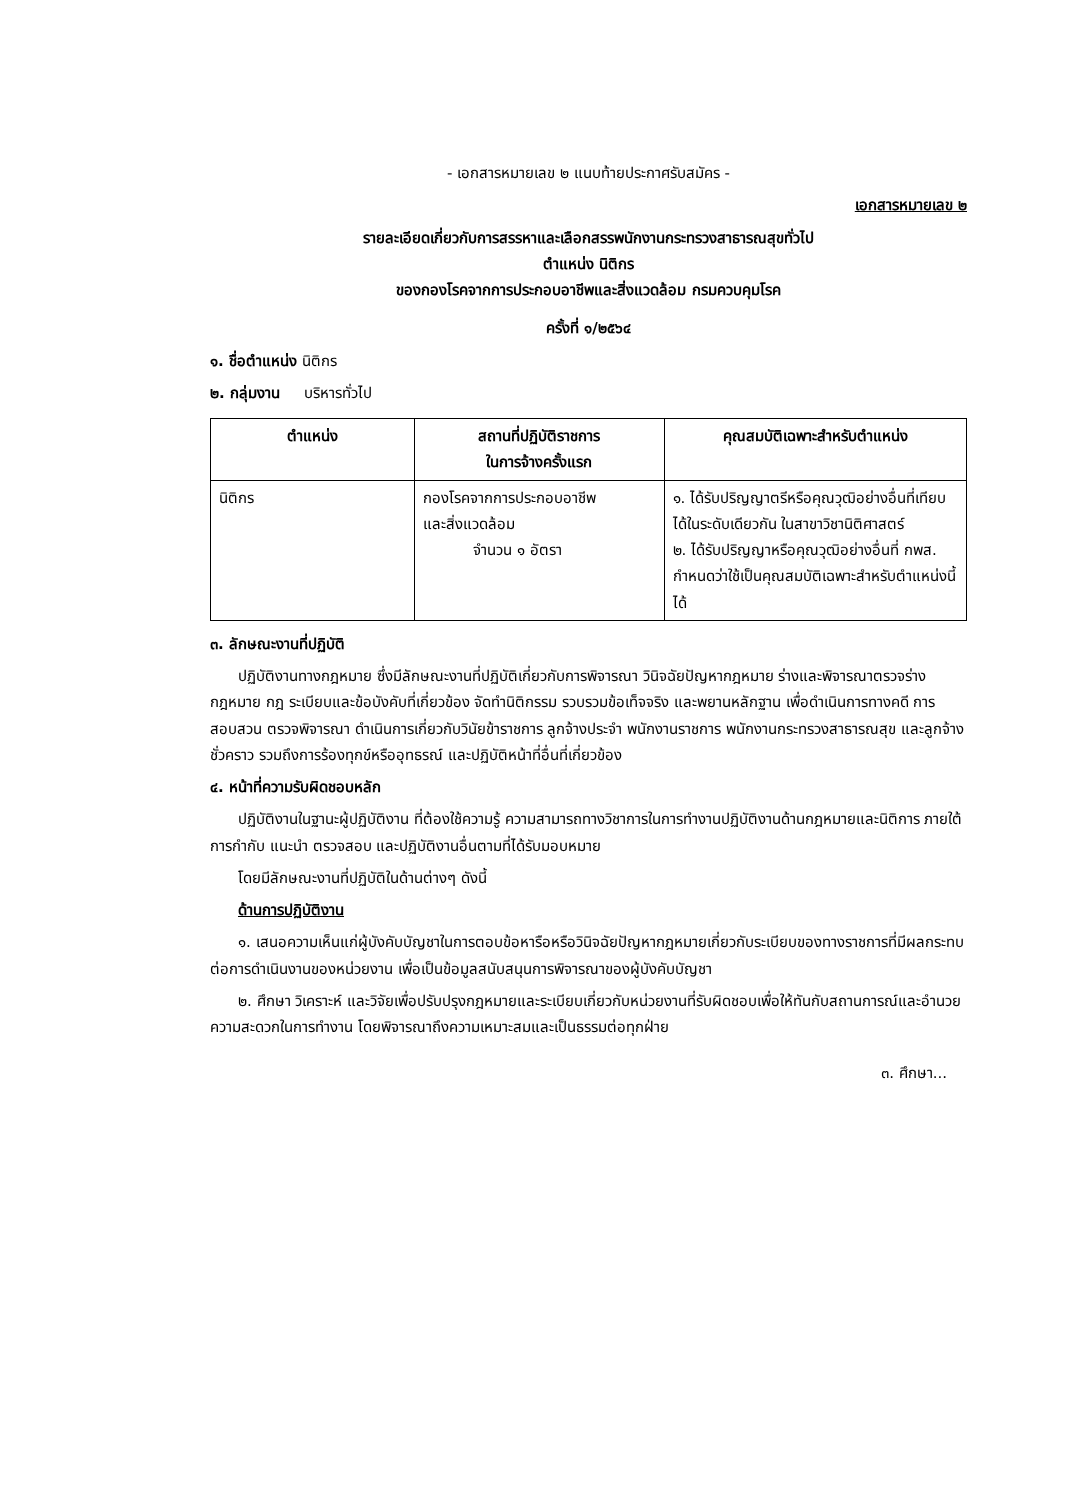- เอกสารหมายเลข ๒ แนบท้ายประกาศรับสมัคร -
เอกสารหมายเลข ๒
รายละเอียดเกี่ยวกับการสรรหาและเลือกสรรพนักงานกระทรวงสาธารณสุขทั่วไป
ตำแหน่ง นิติกร
ของกองโรคจากการประกอบอาชีพและสิ่งแวดล้อม กรมควบคุมโรค
ครั้งที่ ๑/๒๕๖๔
๑. ชื่อตำแหน่ง นิติกร
๒. กลุ่มงาน บริหารทั่วไป
| ตำแหน่ง | สถานที่ปฏิบัติราชการ ในการจ้างครั้งแรก | คุณสมบัติเฉพาะสำหรับตำแหน่ง |
| --- | --- | --- |
| นิติกร | กองโรคจากการประกอบอาชีพ และสิ่งแวดล้อม จำนวน ๑ อัตรา | ๑. ได้รับปริญญาตรีหรือคุณวุฒิอย่างอื่นที่เทียบได้ในระดับเดียวกัน ในสาขาวิชานิติศาสตร์ ๒. ได้รับปริญญาหรือคุณวุฒิอย่างอื่นที่ กพส. กำหนดว่าใช้เป็นคุณสมบัติเฉพาะสำหรับตำแหน่งนี้ได้ |
๓. ลักษณะงานที่ปฏิบัติ
ปฏิบัติงานทางกฎหมาย ซึ่งมีลักษณะงานที่ปฏิบัติเกี่ยวกับการพิจารณา วินิจฉัยปัญหากฎหมาย ร่างและพิจารณาตรวจร่างกฎหมาย กฎ ระเบียบและข้อบังคับที่เกี่ยวข้อง จัดทำนิติกรรม รวบรวมข้อเท็จจริง และพยานหลักฐาน เพื่อดำเนินการทางคดี การสอบสวน ตรวจพิจารณา ดำเนินการเกี่ยวกับวินัยข้าราชการ ลูกจ้างประจำ พนักงานราชการ พนักงานกระทรวงสาธารณสุข และลูกจ้างชั่วคราว รวมถึงการร้องทุกข์หรืออุทธรณ์ และปฏิบัติหน้าที่อื่นที่เกี่ยวข้อง
๔. หน้าที่ความรับผิดชอบหลัก
ปฏิบัติงานในฐานะผู้ปฏิบัติงาน ที่ต้องใช้ความรู้ ความสามารถทางวิชาการในการทำงานปฏิบัติงานด้านกฎหมายและนิติการ ภายใต้การกำกับ แนะนำ ตรวจสอบ และปฏิบัติงานอื่นตามที่ได้รับมอบหมาย
โดยมีลักษณะงานที่ปฏิบัติในด้านต่างๆ ดังนี้
ด้านการปฏิบัติงาน
๑. เสนอความเห็นแก่ผู้บังคับบัญชาในการตอบข้อหารือหรือวินิจฉัยปัญหากฎหมายเกี่ยวกับระเบียบของทางราชการที่มีผลกระทบต่อการดำเนินงานของหน่วยงาน เพื่อเป็นข้อมูลสนับสนุนการพิจารณาของผู้บังคับบัญชา
๒. ศึกษา วิเคราะห์ และวิจัยเพื่อปรับปรุงกฎหมายและระเบียบเกี่ยวกับหน่วยงานที่รับผิดชอบเพื่อให้ทันกับสถานการณ์และอำนวยความสะดวกในการทำงาน โดยพิจารณาถึงความเหมาะสมและเป็นธรรมต่อทุกฝ่าย
๓. ศึกษา...